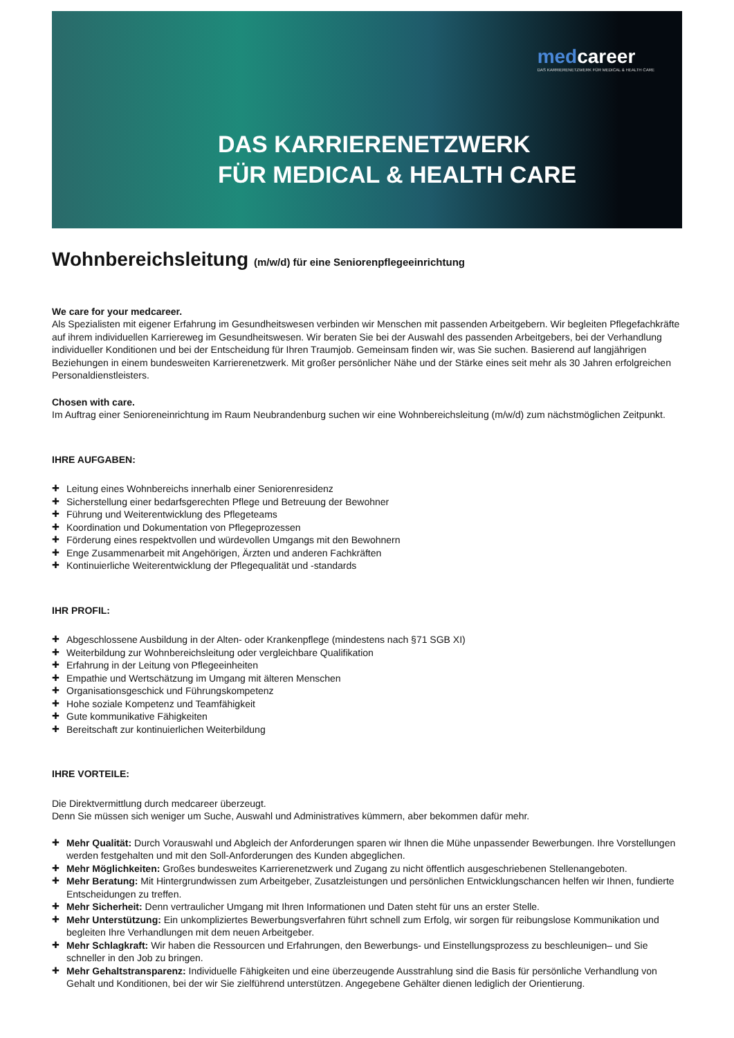medcareer
DAS KARRIERENETZWERK FÜR MEDICAL & HEALTH CARE
DAS KARRIERENETZWERK
FÜR MEDICAL & HEALTH CARE
Wohnbereichsleitung (m/w/d) für eine Seniorenpflegeeinrichtung
We care for your medcareer.
Als Spezialisten mit eigener Erfahrung im Gesundheitswesen verbinden wir Menschen mit passenden Arbeitgebern. Wir begleiten Pflegefachkräfte auf ihrem individuellen Karriereweg im Gesundheitswesen. Wir beraten Sie bei der Auswahl des passenden Arbeitgebers, bei der Verhandlung individueller Konditionen und bei der Entscheidung für Ihren Traumjob. Gemeinsam finden wir, was Sie suchen. Basierend auf langjährigen Beziehungen in einem bundesweiten Karrierenetzwerk. Mit großer persönlicher Nähe und der Stärke eines seit mehr als 30 Jahren erfolgreichen Personaldienstleisters.
Chosen with care.
Im Auftrag einer Senioreneinrichtung im Raum Neubrandenburg suchen wir eine Wohnbereichsleitung (m/w/d) zum nächstmöglichen Zeitpunkt.
IHRE AUFGABEN:
Leitung eines Wohnbereichs innerhalb einer Seniorenresidenz
Sicherstellung einer bedarfsgerechten Pflege und Betreuung der Bewohner
Führung und Weiterentwicklung des Pflegeteams
Koordination und Dokumentation von Pflegeprozessen
Förderung eines respektvollen und würdevollen Umgangs mit den Bewohnern
Enge Zusammenarbeit mit Angehörigen, Ärzten und anderen Fachkräften
Kontinuierliche Weiterentwicklung der Pflegequalität und -standards
IHR PROFIL:
Abgeschlossene Ausbildung in der Alten- oder Krankenpflege (mindestens nach §71 SGB XI)
Weiterbildung zur Wohnbereichsleitung oder vergleichbare Qualifikation
Erfahrung in der Leitung von Pflegeeinheiten
Empathie und Wertschätzung im Umgang mit älteren Menschen
Organisationsgeschick und Führungskompetenz
Hohe soziale Kompetenz und Teamfähigkeit
Gute kommunikative Fähigkeiten
Bereitschaft zur kontinuierlichen Weiterbildung
IHRE VORTEILE:
Die Direktvermittlung durch medcareer überzeugt.
Denn Sie müssen sich weniger um Suche, Auswahl und Administratives kümmern, aber bekommen dafür mehr.
Mehr Qualität: Durch Vorauswahl und Abgleich der Anforderungen sparen wir Ihnen die Mühe unpassender Bewerbungen. Ihre Vorstellungen werden festgehalten und mit den Soll-Anforderungen des Kunden abgeglichen.
Mehr Möglichkeiten: Großes bundesweites Karrierenetzwerk und Zugang zu nicht öffentlich ausgeschriebenen Stellenangeboten.
Mehr Beratung: Mit Hintergrundwissen zum Arbeitgeber, Zusatzleistungen und persönlichen Entwicklungschancen helfen wir Ihnen, fundierte Entscheidungen zu treffen.
Mehr Sicherheit: Denn vertraulicher Umgang mit Ihren Informationen und Daten steht für uns an erster Stelle.
Mehr Unterstützung: Ein unkompliziertes Bewerbungsverfahren führt schnell zum Erfolg, wir sorgen für reibungslose Kommunikation und begleiten Ihre Verhandlungen mit dem neuen Arbeitgeber.
Mehr Schlagkraft: Wir haben die Ressourcen und Erfahrungen, den Bewerbungs- und Einstellungsprozess zu beschleunigen– und Sie schneller in den Job zu bringen.
Mehr Gehaltstransparenz: Individuelle Fähigkeiten und eine überzeugende Ausstrahlung sind die Basis für persönliche Verhandlung von Gehalt und Konditionen, bei der wir Sie zielführend unterstützen. Angegebene Gehälter dienen lediglich der Orientierung.